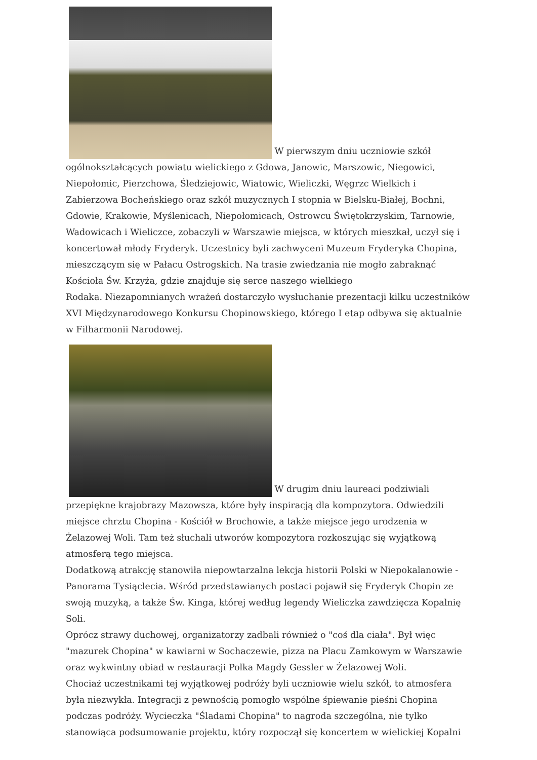W pierwszym dniu uczniowie szkół ogólnokształcących powiatu wielickiego z Gdowa, Janowic, Marszowic, Niegowici, Niepołomic, Pierzchowa, Śledziejowic, Wiatowic, Wieliczki, Węgrzc Wielkich i Zabierzowa Bocheńskiego oraz szkół muzycznych I stopnia w Bielsku-Białej, Bochni, Gdowie, Krakowie, Myślenicach, Niepołomicach, Ostrowcu Świętokrzyskim, Tarnowie, Wadowicach i Wieliczce, zobaczyli w Warszawie miejsca, w których mieszkał, uczył się i koncertował młody Fryderyk. Uczestnicy byli zachwyceni Muzeum Fryderyka Chopina, mieszczącym się w Pałacu Ostrogskich. Na trasie zwiedzania nie mogło zabraknąć Kościoła Św. Krzyża, gdzie znajduje się serce naszego wielkiego
Rodaka. Niezapomnianych wrażeń dostarczyło wysłuchanie prezentacji kilku uczestników XVI Międzynarodowego Konkursu Chopinowskiego, którego I etap odbywa się aktualnie w Filharmonii Narodowej.
W drugim dniu laureaci podziwiali przepiękne krajobrazy Mazowsza, które były inspiracją dla kompozytora. Odwiedzili miejsce chrztu Chopina - Kościół w Brochowie, a także miejsce jego urodzenia w Żelazowej Woli. Tam też słuchali utworów kompozytora rozkoszując się wyjątkową atmosferą tego miejsca.
Dodatkową atrakcję stanowiła niepowtarzalna lekcja historii Polski w Niepokalanowie - Panorama Tysiąclecia. Wśród przedstawianych postaci pojawił się Fryderyk Chopin ze swoją muzyką, a także Św. Kinga, której według legendy Wieliczka zawdzięcza Kopalnię Soli.
Oprócz strawy duchowej, organizatorzy zadbali również o "coś dla ciała". Był więc "mazurek Chopina" w kawiarni w Sochaczewie, pizza na Placu Zamkowym w Warszawie oraz wykwintny obiad w restauracji Polka Magdy Gessler w Żelazowej Woli.
Chociaż uczestnikami tej wyjątkowej podróży byli uczniowie wielu szkół, to atmosfera była niezwykła. Integracji z pewnością pomogło wspólne śpiewanie pieśni Chopina podczas podróży. Wycieczka "Śladami Chopina" to nagroda szczególna, nie tylko stanowiąca podsumowanie projektu, który rozpoczął się koncertem w wielickiej Kopalni